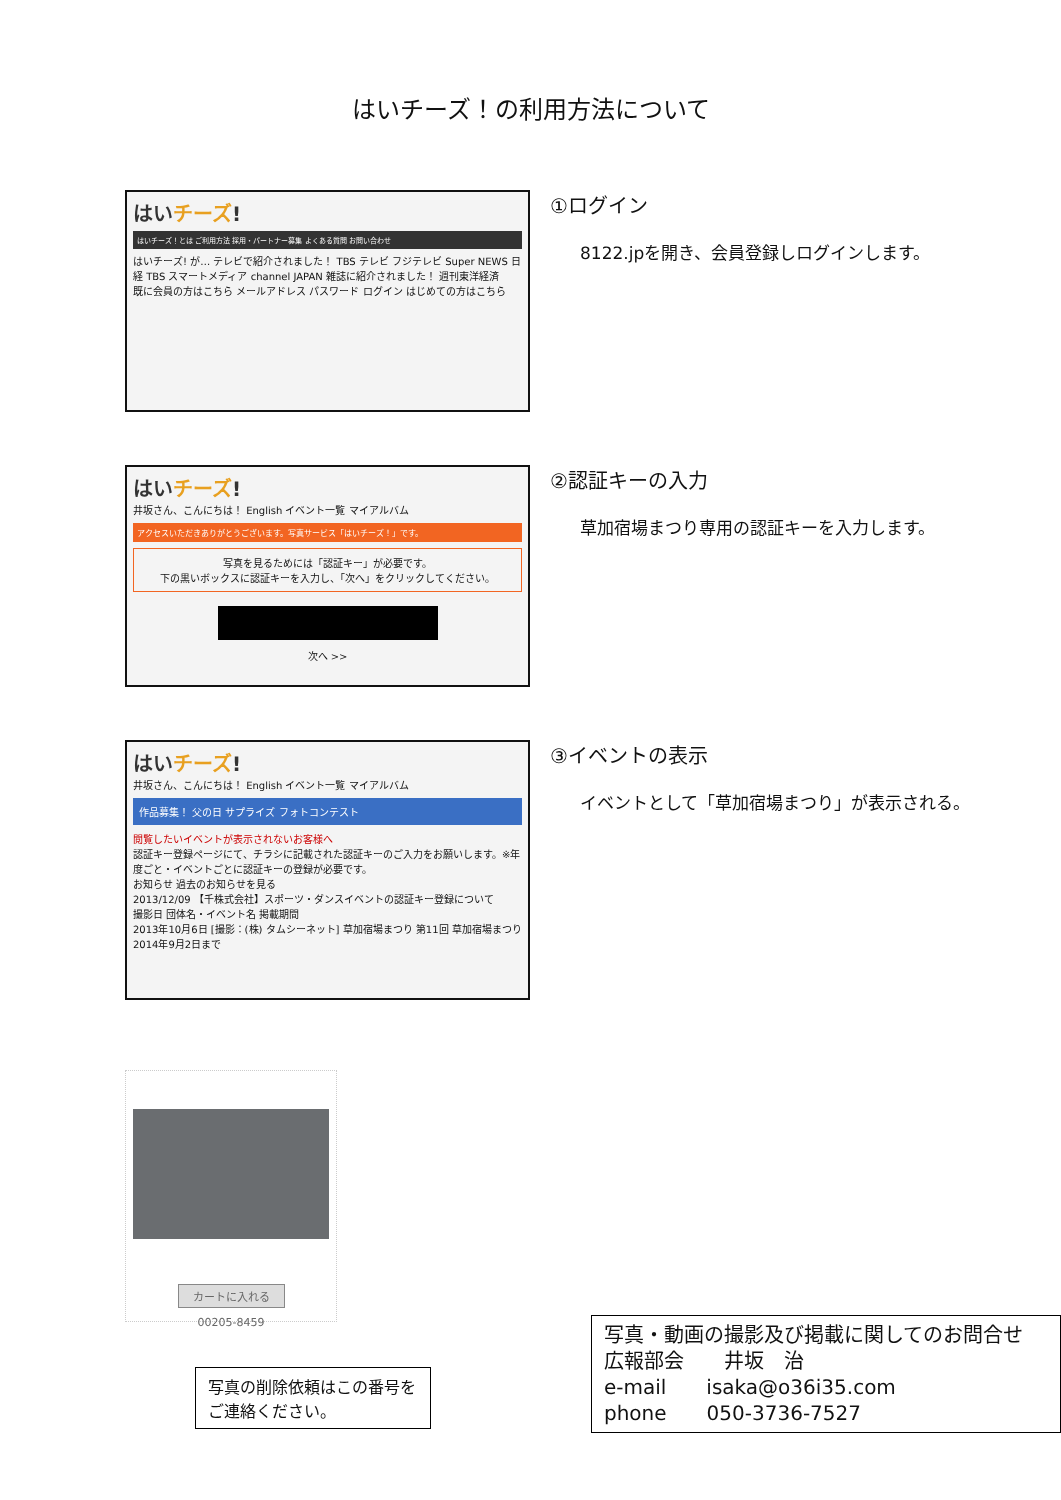はいチーズ！の利用方法について
はいチーズ!
はいチーズ！とは ご利用方法 採用・パートナー募集 よくある質問 お問い合わせ
はいチーズ! が… テレビで紹介されました！ TBS テレビ フジテレビ Super NEWS 日経 TBS スマートメディア channel JAPAN 雑誌に紹介されました！ 週刊東洋経済
既に会員の方はこちら メールアドレス パスワード ログイン はじめての方はこちら
①ログイン
8122.jpを開き、会員登録しログインします。
はいチーズ!
井坂さん、こんにちは！ English イベント一覧 マイアルバム
アクセスいただきありがとうございます。写真サービス「はいチーズ！」です。
写真を見るためには「認証キー」が必要です。
下の黒いボックスに認証キーを入力し、「次へ」をクリックしてください。
次へ >>
②認証キーの入力
草加宿場まつり専用の認証キーを入力します。
はいチーズ!
井坂さん、こんにちは！ English イベント一覧 マイアルバム
作品募集！ 父の日 サプライズ フォトコンテスト
閲覧したいイベントが表示されないお客様へ
認証キー登録ページにて、チラシに記載された認証キーのご入力をお願いします。※年度ごと・イベントごとに認証キーの登録が必要です。
お知らせ 過去のお知らせを見る
2013/12/09 【千株式会社】スポーツ・ダンスイベントの認証キー登録について
撮影日 団体名・イベント名 掲載期間
2013年10月6日 [撮影：(株) タムシーネット] 草加宿場まつり 第11回 草加宿場まつり 2014年9月2日まで
③イベントの表示
イベントとして「草加宿場まつり」が表示される。
カートに入れる
00205-8459
写真の削除依頼はこの番号をご連絡ください。
写真・動画の撮影及び掲載に関してのお問合せ
広報部会　　井坂　治
e-mail　　isaka@o36i35.com
phone　　050-3736-7527